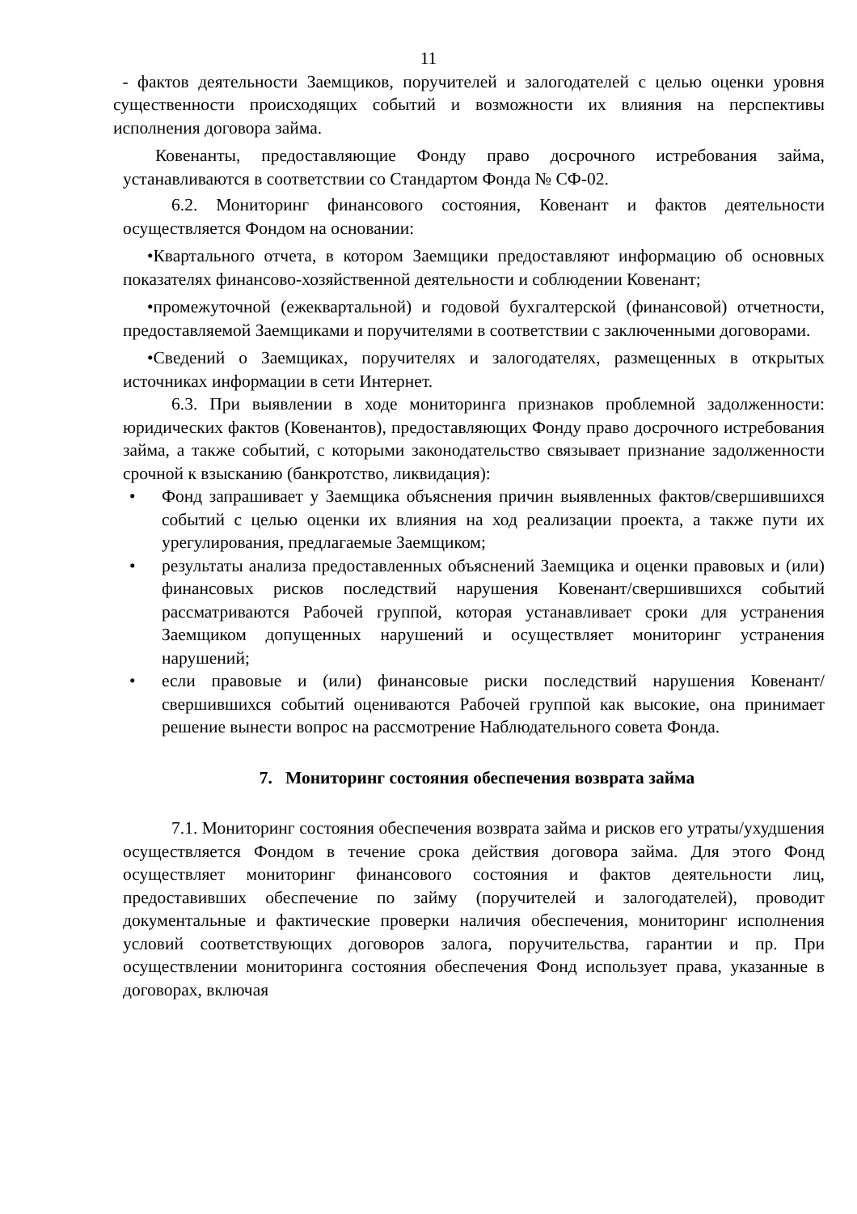11
- фактов деятельности Заемщиков, поручителей и залогодателей с целью оценки уровня существенности происходящих событий и возможности их влияния на перспективы исполнения договора займа.
Ковенанты, предоставляющие Фонду право досрочного истребования займа, устанавливаются в соответствии со Стандартом Фонда № СФ-02.
6.2. Мониторинг финансового состояния, Ковенант и фактов деятельности осуществляется Фондом на основании:
•Квартального отчета, в котором Заемщики предоставляют информацию об основных показателях финансово-хозяйственной деятельности и соблюдении Ковенант;
•промежуточной (ежеквартальной) и годовой бухгалтерской (финансовой) отчетности, предоставляемой Заемщиками и поручителями в соответствии с заключенными договорами.
•Сведений о Заемщиках, поручителях и залогодателях, размещенных в открытых источниках информации в сети Интернет.
6.3. При выявлении в ходе мониторинга признаков проблемной задолженности: юридических фактов (Ковенантов), предоставляющих Фонду право досрочного истребования займа, а также событий, с которыми законодательство связывает признание задолженности срочной к взысканию (банкротство, ликвидация):
• Фонд запрашивает у Заемщика объяснения причин выявленных фактов/свершившихся событий с целью оценки их влияния на ход реализации проекта, а также пути их урегулирования, предлагаемые Заемщиком;
• результаты анализа предоставленных объяснений Заемщика и оценки правовых и (или) финансовых рисков последствий нарушения Ковенант/свершившихся событий рассматриваются Рабочей группой, которая устанавливает сроки для устранения Заемщиком допущенных нарушений и осуществляет мониторинг устранения нарушений;
• если правовые и (или) финансовые риски последствий нарушения Ковенант/свершившихся событий оцениваются Рабочей группой как высокие, она принимает решение вынести вопрос на рассмотрение Наблюдательного совета Фонда.
7. Мониторинг состояния обеспечения возврата займа
7.1. Мониторинг состояния обеспечения возврата займа и рисков его утраты/ухудшения осуществляется Фондом в течение срока действия договора займа. Для этого Фонд осуществляет мониторинг финансового состояния и фактов деятельности лиц, предоставивших обеспечение по займу (поручителей и залогодателей), проводит документальные и фактические проверки наличия обеспечения, мониторинг исполнения условий соответствующих договоров залога, поручительства, гарантии и пр. При осуществлении мониторинга состояния обеспечения Фонд использует права, указанные в договорах, включая